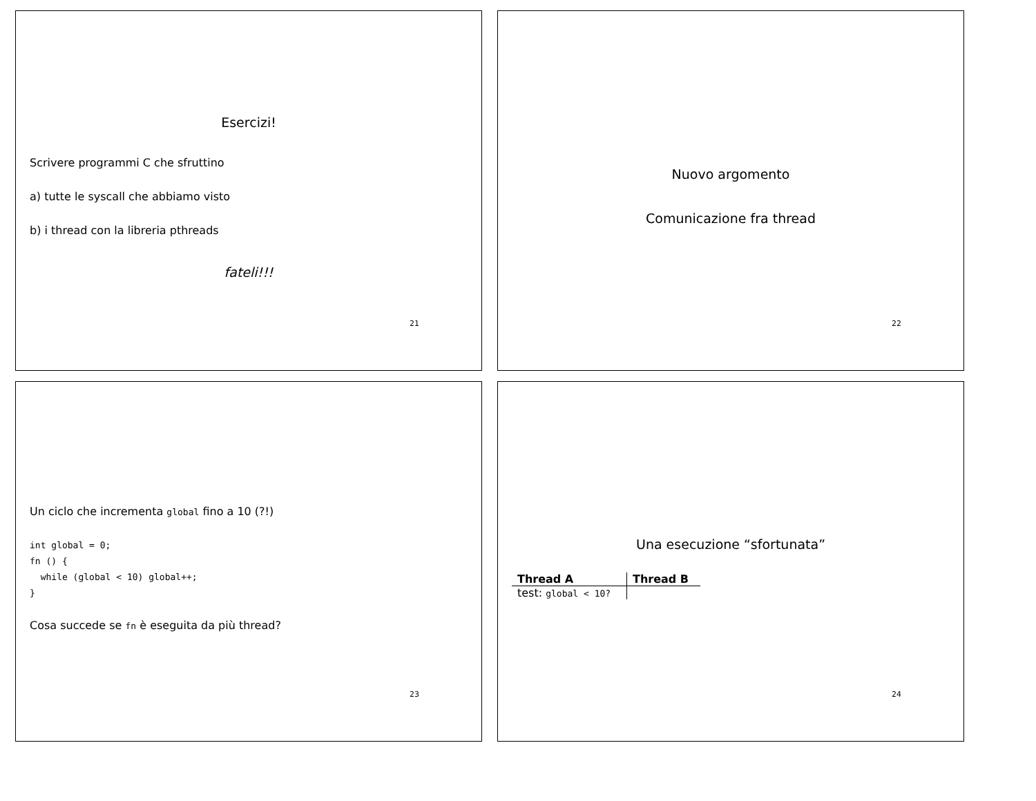Esercizi!
Scrivere programmi C che sfruttino
a) tutte le syscall che abbiamo visto
b) i thread con la libreria pthreads
fateli!!!
21
Nuovo argomento
Comunicazione fra thread
22
Un ciclo che incrementa global fino a 10 (?!)
int global = 0;
fn () {
  while (global < 10) global++;
}
Cosa succede se fn è eseguita da più thread?
23
Una esecuzione “sfortunata”
| Thread A | Thread B |
| --- | --- |
| test: global < 10? | |
24